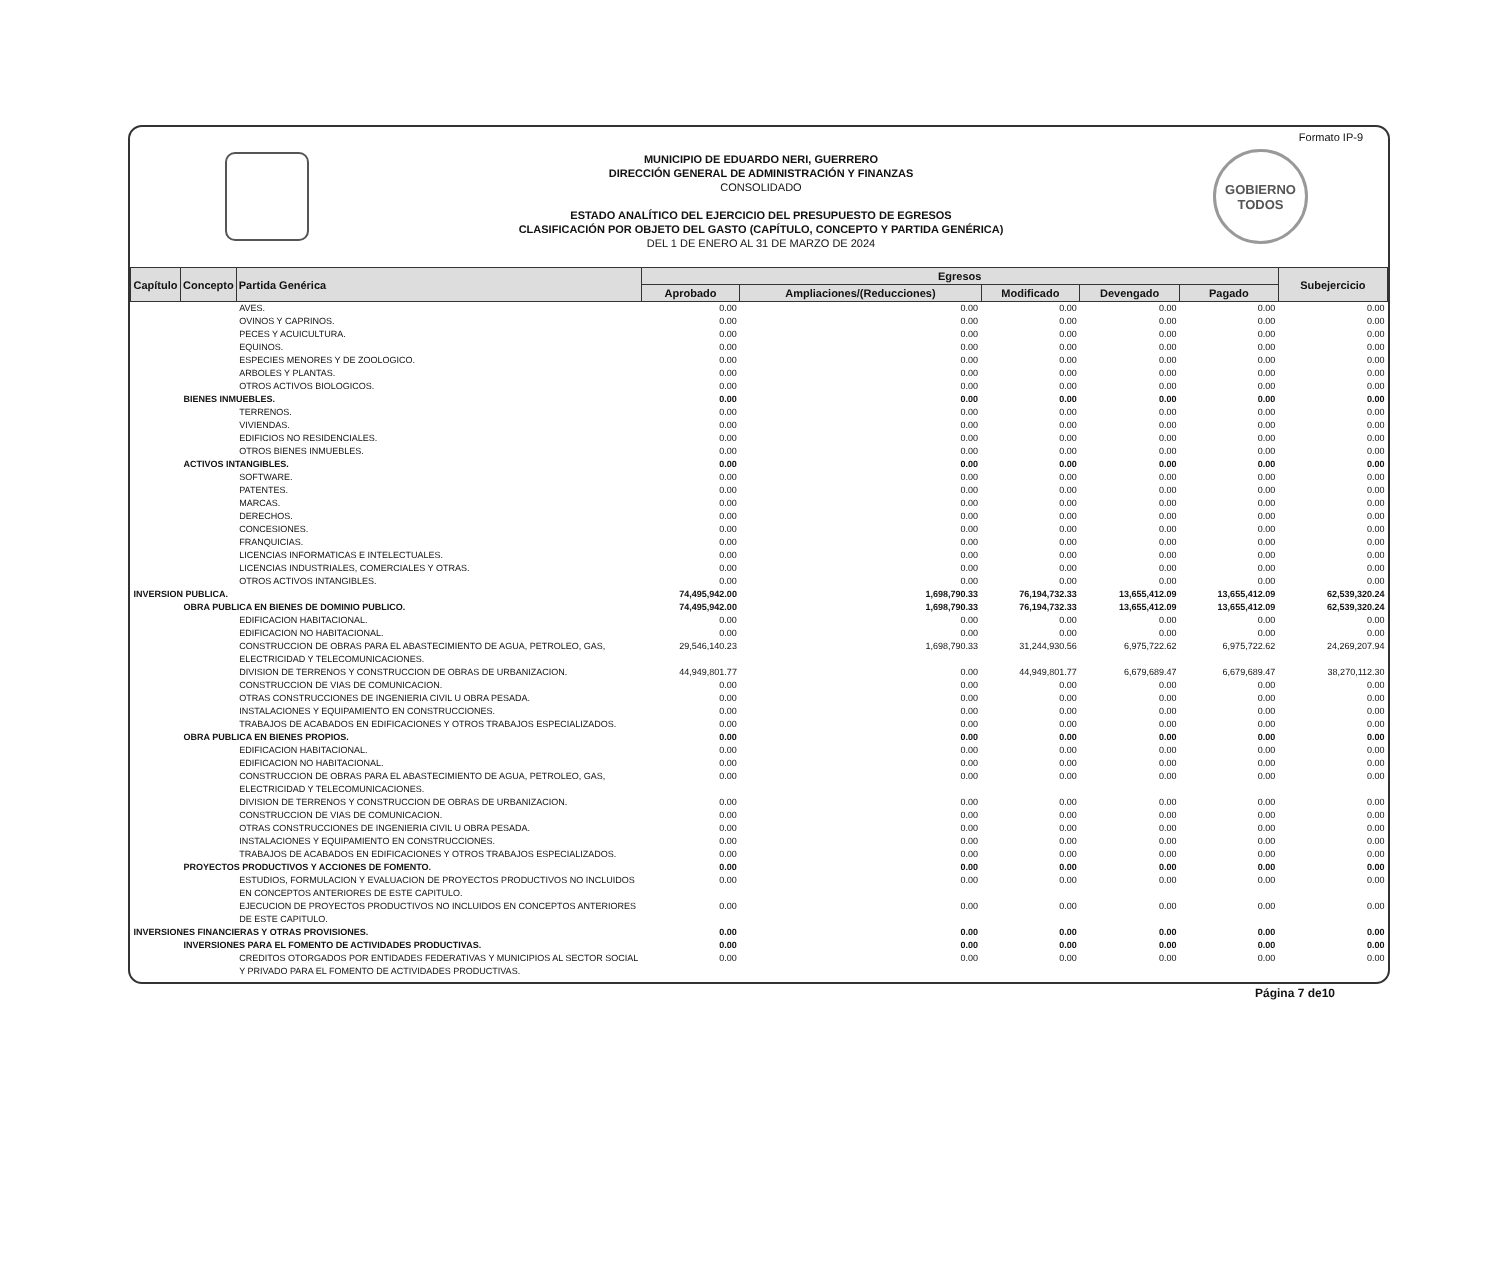Formato IP-9
MUNICIPIO DE EDUARDO NERI, GUERRERO
DIRECCIÓN GENERAL DE ADMINISTRACIÓN Y FINANZAS
CONSOLIDADO
ESTADO ANALÍTICO DEL EJERCICIO DEL PRESUPUESTO DE EGRESOS
CLASIFICACIÓN POR OBJETO DEL GASTO (CAPÍTULO, CONCEPTO Y PARTIDA GENÉRICA)
DEL 1 DE ENERO AL 31 DE MARZO DE 2024
GOBIERNO TODOS
| Capítulo | Concepto | Partida Genérica | Egresos | | | | | Subejercicio |
| --- | --- | --- | --- | --- | --- | --- | --- | --- |
| | | | Aprobado | Ampliaciones/(Reducciones) | Modificado | Devengado | Pagado | |
| | | AVES. | 0.00 | 0.00 | 0.00 | 0.00 | 0.00 | 0.00 |
| | | OVINOS Y CAPRINOS. | 0.00 | 0.00 | 0.00 | 0.00 | 0.00 | 0.00 |
| | | PECES Y ACUICULTURA. | 0.00 | 0.00 | 0.00 | 0.00 | 0.00 | 0.00 |
| | | EQUINOS. | 0.00 | 0.00 | 0.00 | 0.00 | 0.00 | 0.00 |
| | | ESPECIES MENORES Y DE ZOOLOGICO. | 0.00 | 0.00 | 0.00 | 0.00 | 0.00 | 0.00 |
| | | ARBOLES Y PLANTAS. | 0.00 | 0.00 | 0.00 | 0.00 | 0.00 | 0.00 |
| | | OTROS ACTIVOS BIOLOGICOS. | 0.00 | 0.00 | 0.00 | 0.00 | 0.00 | 0.00 |
| | BIENES INMUEBLES. | | 0.00 | 0.00 | 0.00 | 0.00 | 0.00 | 0.00 |
| | | TERRENOS. | 0.00 | 0.00 | 0.00 | 0.00 | 0.00 | 0.00 |
| | | VIVIENDAS. | 0.00 | 0.00 | 0.00 | 0.00 | 0.00 | 0.00 |
| | | EDIFICIOS NO RESIDENCIALES. | 0.00 | 0.00 | 0.00 | 0.00 | 0.00 | 0.00 |
| | | OTROS BIENES INMUEBLES. | 0.00 | 0.00 | 0.00 | 0.00 | 0.00 | 0.00 |
| | ACTIVOS INTANGIBLES. | | 0.00 | 0.00 | 0.00 | 0.00 | 0.00 | 0.00 |
| | | SOFTWARE. | 0.00 | 0.00 | 0.00 | 0.00 | 0.00 | 0.00 |
| | | PATENTES. | 0.00 | 0.00 | 0.00 | 0.00 | 0.00 | 0.00 |
| | | MARCAS. | 0.00 | 0.00 | 0.00 | 0.00 | 0.00 | 0.00 |
| | | DERECHOS. | 0.00 | 0.00 | 0.00 | 0.00 | 0.00 | 0.00 |
| | | CONCESIONES. | 0.00 | 0.00 | 0.00 | 0.00 | 0.00 | 0.00 |
| | | FRANQUICIAS. | 0.00 | 0.00 | 0.00 | 0.00 | 0.00 | 0.00 |
| | | LICENCIAS INFORMATICAS E INTELECTUALES. | 0.00 | 0.00 | 0.00 | 0.00 | 0.00 | 0.00 |
| | | LICENCIAS INDUSTRIALES, COMERCIALES Y OTRAS. | 0.00 | 0.00 | 0.00 | 0.00 | 0.00 | 0.00 |
| | | OTROS ACTIVOS INTANGIBLES. | 0.00 | 0.00 | 0.00 | 0.00 | 0.00 | 0.00 |
| INVERSION PUBLICA. | | | 74,495,942.00 | 1,698,790.33 | 76,194,732.33 | 13,655,412.09 | 13,655,412.09 | 62,539,320.24 |
| | OBRA PUBLICA EN BIENES DE DOMINIO PUBLICO. | | 74,495,942.00 | 1,698,790.33 | 76,194,732.33 | 13,655,412.09 | 13,655,412.09 | 62,539,320.24 |
| | | EDIFICACION HABITACIONAL. | 0.00 | 0.00 | 0.00 | 0.00 | 0.00 | 0.00 |
| | | EDIFICACION NO HABITACIONAL. | 0.00 | 0.00 | 0.00 | 0.00 | 0.00 | 0.00 |
| | | CONSTRUCCION DE OBRAS PARA EL ABASTECIMIENTO DE AGUA, PETROLEO, GAS, ELECTRICIDAD Y TELECOMUNICACIONES. | 29,546,140.23 | 1,698,790.33 | 31,244,930.56 | 6,975,722.62 | 6,975,722.62 | 24,269,207.94 |
| | | DIVISION DE TERRENOS Y CONSTRUCCION DE OBRAS DE URBANIZACION. | 44,949,801.77 | 0.00 | 44,949,801.77 | 6,679,689.47 | 6,679,689.47 | 38,270,112.30 |
| | | CONSTRUCCION DE VIAS DE COMUNICACION. | 0.00 | 0.00 | 0.00 | 0.00 | 0.00 | 0.00 |
| | | OTRAS CONSTRUCCIONES DE INGENIERIA CIVIL U OBRA PESADA. | 0.00 | 0.00 | 0.00 | 0.00 | 0.00 | 0.00 |
| | | INSTALACIONES Y EQUIPAMIENTO EN CONSTRUCCIONES. | 0.00 | 0.00 | 0.00 | 0.00 | 0.00 | 0.00 |
| | | TRABAJOS DE ACABADOS EN EDIFICACIONES Y OTROS TRABAJOS ESPECIALIZADOS. | 0.00 | 0.00 | 0.00 | 0.00 | 0.00 | 0.00 |
| | OBRA PUBLICA EN BIENES PROPIOS. | | 0.00 | 0.00 | 0.00 | 0.00 | 0.00 | 0.00 |
| | | EDIFICACION HABITACIONAL. | 0.00 | 0.00 | 0.00 | 0.00 | 0.00 | 0.00 |
| | | EDIFICACION NO HABITACIONAL. | 0.00 | 0.00 | 0.00 | 0.00 | 0.00 | 0.00 |
| | | CONSTRUCCION DE OBRAS PARA EL ABASTECIMIENTO DE AGUA, PETROLEO, GAS, ELECTRICIDAD Y TELECOMUNICACIONES. | 0.00 | 0.00 | 0.00 | 0.00 | 0.00 | 0.00 |
| | | DIVISION DE TERRENOS Y CONSTRUCCION DE OBRAS DE URBANIZACION. | 0.00 | 0.00 | 0.00 | 0.00 | 0.00 | 0.00 |
| | | CONSTRUCCION DE VIAS DE COMUNICACION. | 0.00 | 0.00 | 0.00 | 0.00 | 0.00 | 0.00 |
| | | OTRAS CONSTRUCCIONES DE INGENIERIA CIVIL U OBRA PESADA. | 0.00 | 0.00 | 0.00 | 0.00 | 0.00 | 0.00 |
| | | INSTALACIONES Y EQUIPAMIENTO EN CONSTRUCCIONES. | 0.00 | 0.00 | 0.00 | 0.00 | 0.00 | 0.00 |
| | | TRABAJOS DE ACABADOS EN EDIFICACIONES Y OTROS TRABAJOS ESPECIALIZADOS. | 0.00 | 0.00 | 0.00 | 0.00 | 0.00 | 0.00 |
| | PROYECTOS PRODUCTIVOS Y ACCIONES DE FOMENTO. | | 0.00 | 0.00 | 0.00 | 0.00 | 0.00 | 0.00 |
| | | ESTUDIOS, FORMULACION Y EVALUACION DE PROYECTOS PRODUCTIVOS NO INCLUIDOS EN CONCEPTOS ANTERIORES DE ESTE CAPITULO. | 0.00 | 0.00 | 0.00 | 0.00 | 0.00 | 0.00 |
| | | EJECUCION DE PROYECTOS PRODUCTIVOS NO INCLUIDOS EN CONCEPTOS ANTERIORES DE ESTE CAPITULO. | 0.00 | 0.00 | 0.00 | 0.00 | 0.00 | 0.00 |
| INVERSIONES FINANCIERAS Y OTRAS PROVISIONES. | | | 0.00 | 0.00 | 0.00 | 0.00 | 0.00 | 0.00 |
| | INVERSIONES PARA EL FOMENTO DE ACTIVIDADES PRODUCTIVAS. | | 0.00 | 0.00 | 0.00 | 0.00 | 0.00 | 0.00 |
| | | CREDITOS OTORGADOS POR ENTIDADES FEDERATIVAS Y MUNICIPIOS AL SECTOR SOCIAL Y PRIVADO PARA EL FOMENTO DE ACTIVIDADES PRODUCTIVAS. | 0.00 | 0.00 | 0.00 | 0.00 | 0.00 | 0.00 |
Página 7 de10